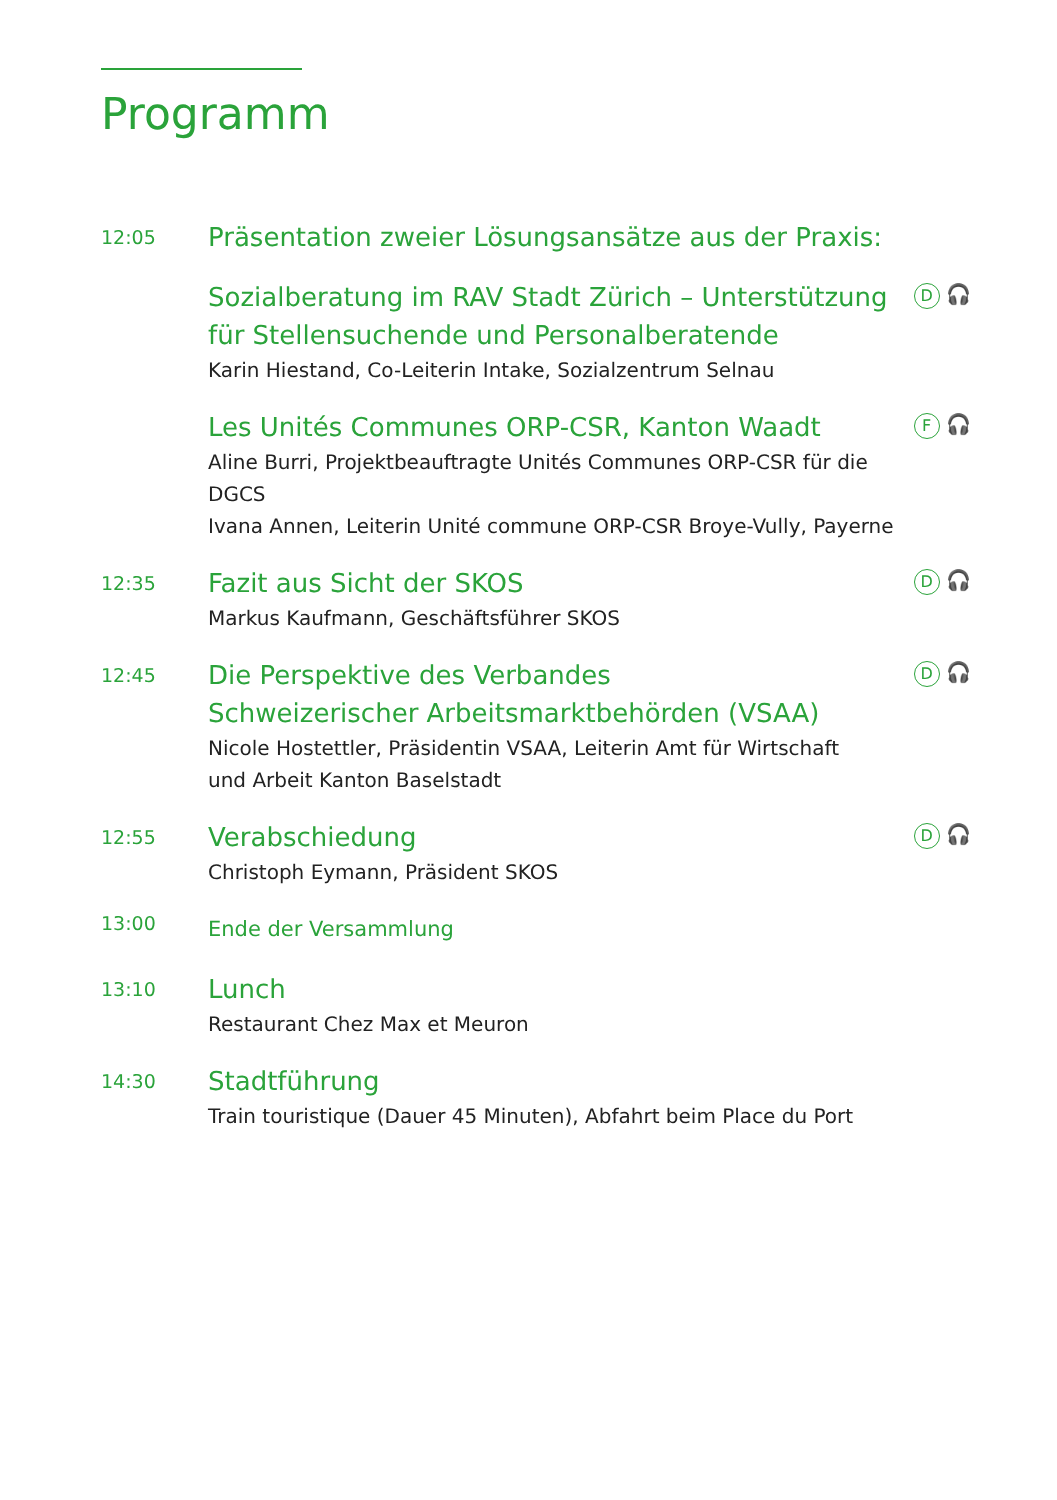Programm
12:05
Präsentation zweier Lösungsansätze aus der Praxis:
Sozialberatung im RAV Stadt Zürich – Unterstützung
für Stellensuchende und Personalberatende
Karin Hiestand, Co-Leiterin Intake, Sozialzentrum Selnau
D 🎧
Les Unités Communes ORP-CSR, Kanton Waadt
Aline Burri, Projektbeauftragte Unités Communes ORP-CSR für die DGCS
Ivana Annen, Leiterin Unité commune ORP-CSR Broye-Vully, Payerne
F 🎧
12:35
Fazit aus Sicht der SKOS
Markus Kaufmann, Geschäftsführer SKOS
D 🎧
12:45
Die Perspektive des Verbandes
Schweizerischer Arbeitsmarktbehörden (VSAA)
Nicole Hostettler, Präsidentin VSAA, Leiterin Amt für Wirtschaft
und Arbeit Kanton Baselstadt
D 🎧
12:55
Verabschiedung
Christoph Eymann, Präsident SKOS
D 🎧
13:00
Ende der Versammlung
13:10
Lunch
Restaurant Chez Max et Meuron
14:30
Stadtführung
Train touristique (Dauer 45 Minuten), Abfahrt beim Place du Port